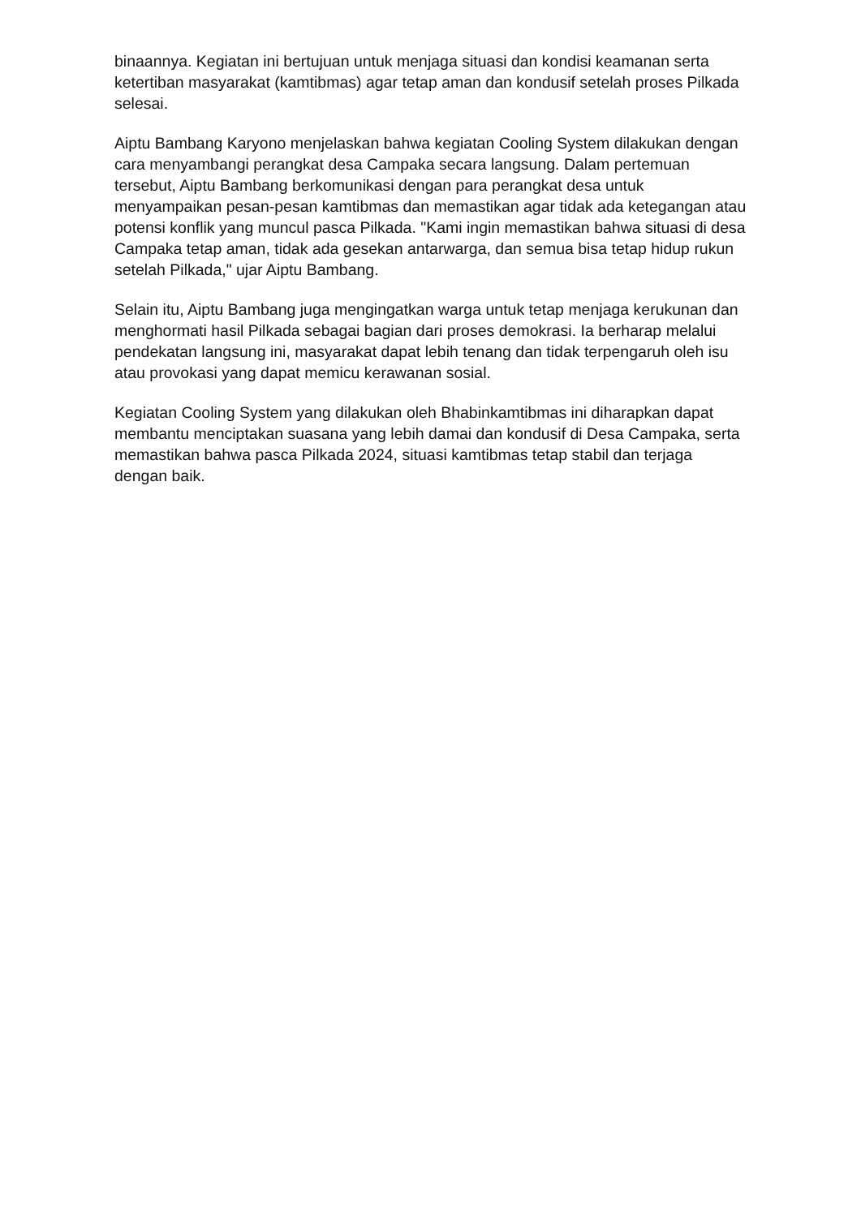binaannya. Kegiatan ini bertujuan untuk menjaga situasi dan kondisi keamanan serta ketertiban masyarakat (kamtibmas) agar tetap aman dan kondusif setelah proses Pilkada selesai.
Aiptu Bambang Karyono menjelaskan bahwa kegiatan Cooling System dilakukan dengan cara menyambangi perangkat desa Campaka secara langsung. Dalam pertemuan tersebut, Aiptu Bambang berkomunikasi dengan para perangkat desa untuk menyampaikan pesan-pesan kamtibmas dan memastikan agar tidak ada ketegangan atau potensi konflik yang muncul pasca Pilkada. "Kami ingin memastikan bahwa situasi di desa Campaka tetap aman, tidak ada gesekan antarwarga, dan semua bisa tetap hidup rukun setelah Pilkada," ujar Aiptu Bambang.
Selain itu, Aiptu Bambang juga mengingatkan warga untuk tetap menjaga kerukunan dan menghormati hasil Pilkada sebagai bagian dari proses demokrasi. Ia berharap melalui pendekatan langsung ini, masyarakat dapat lebih tenang dan tidak terpengaruh oleh isu atau provokasi yang dapat memicu kerawanan sosial.
Kegiatan Cooling System yang dilakukan oleh Bhabinkamtibmas ini diharapkan dapat membantu menciptakan suasana yang lebih damai dan kondusif di Desa Campaka, serta memastikan bahwa pasca Pilkada 2024, situasi kamtibmas tetap stabil dan terjaga dengan baik.